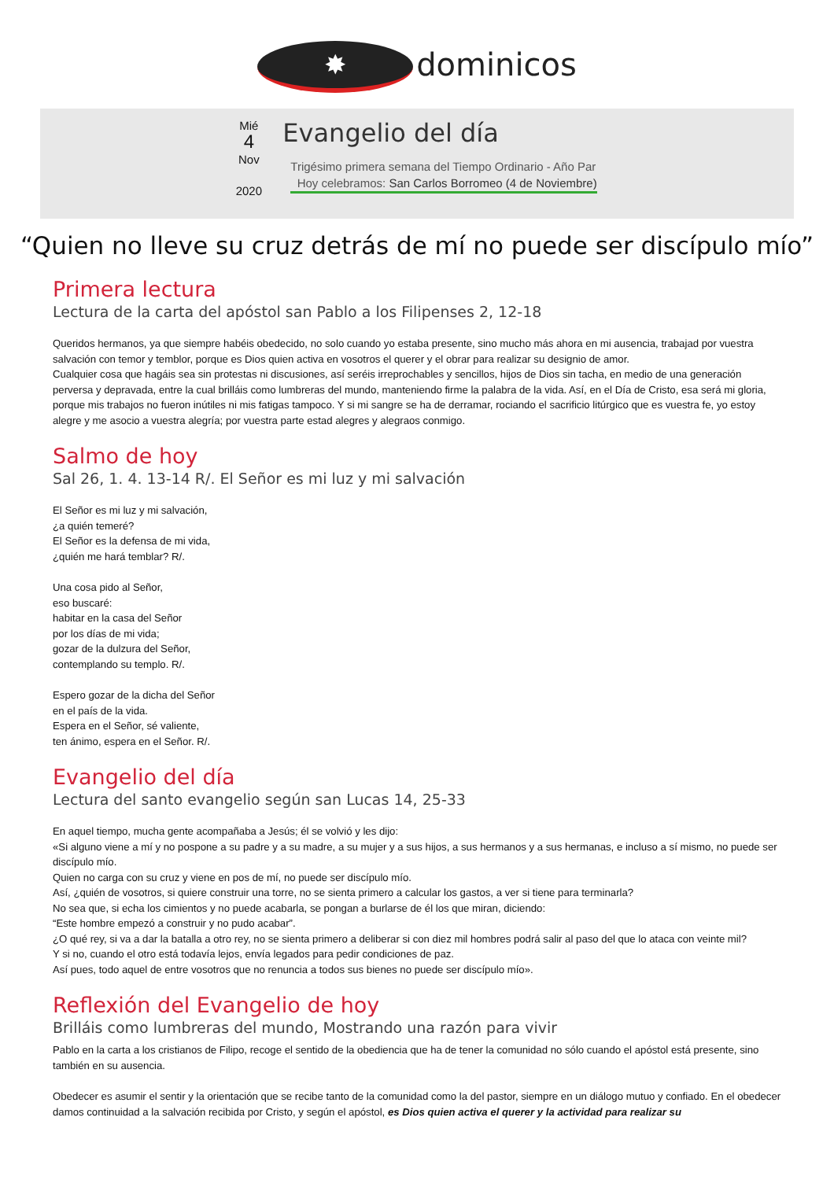✸ dominicos
Mié
4
Nov
2020
Evangelio del día
Trigésimo primera semana del Tiempo Ordinario - Año Par
Hoy celebramos: San Carlos Borromeo (4 de Noviembre)
“Quien no lleve su cruz detrás de mí no puede ser discípulo mío”
Primera lectura
Lectura de la carta del apóstol san Pablo a los Filipenses 2, 12-18
Queridos hermanos, ya que siempre habéis obedecido, no solo cuando yo estaba presente, sino mucho más ahora en mi ausencia, trabajad por vuestra salvación con temor y temblor, porque es Dios quien activa en vosotros el querer y el obrar para realizar su designio de amor.
Cualquier cosa que hagáis sea sin protestas ni discusiones, así seréis irreprochables y sencillos, hijos de Dios sin tacha, en medio de una generación perversa y depravada, entre la cual brilláis como lumbreras del mundo, manteniendo firme la palabra de la vida. Así, en el Día de Cristo, esa será mi gloria, porque mis trabajos no fueron inútiles ni mis fatigas tampoco. Y si mi sangre se ha de derramar, rociando el sacrificio litúrgico que es vuestra fe, yo estoy alegre y me asocio a vuestra alegría; por vuestra parte estad alegres y alegraos conmigo.
Salmo de hoy
Sal 26, 1. 4. 13-14 R/. El Señor es mi luz y mi salvación
El Señor es mi luz y mi salvación,
¿a quién temeré?
El Señor es la defensa de mi vida,
¿quién me hará temblar? R/.
Una cosa pido al Señor,
eso buscaré:
habitar en la casa del Señor
por los días de mi vida;
gozar de la dulzura del Señor,
contemplando su templo. R/.
Espero gozar de la dicha del Señor
en el país de la vida.
Espera en el Señor, sé valiente,
ten ánimo, espera en el Señor. R/.
Evangelio del día
Lectura del santo evangelio según san Lucas 14, 25-33
En aquel tiempo, mucha gente acompañaba a Jesús; él se volvió y les dijo:
«Si alguno viene a mí y no pospone a su padre y a su madre, a su mujer y a sus hijos, a sus hermanos y a sus hermanas, e incluso a sí mismo, no puede ser discípulo mío.
Quien no carga con su cruz y viene en pos de mí, no puede ser discípulo mío.
Así, ¿quién de vosotros, si quiere construir una torre, no se sienta primero a calcular los gastos, a ver si tiene para terminarla?
No sea que, si echa los cimientos y no puede acabarla, se pongan a burlarse de él los que miran, diciendo:
“Este hombre empezó a construir y no pudo acabar”.
¿O qué rey, si va a dar la batalla a otro rey, no se sienta primero a deliberar si con diez mil hombres podrá salir al paso del que lo ataca con veinte mil?
Y si no, cuando el otro está todavía lejos, envía legados para pedir condiciones de paz.
Así pues, todo aquel de entre vosotros que no renuncia a todos sus bienes no puede ser discípulo mío».
Reflexión del Evangelio de hoy
Brilláis como lumbreras del mundo, Mostrando una razón para vivir
Pablo en la carta a los cristianos de Filipo, recoge el sentido de la obediencia que ha de tener la comunidad no sólo cuando el apóstol está presente, sino también en su ausencia.
Obedecer es asumir el sentir y la orientación que se recibe tanto de la comunidad como la del pastor, siempre en un diálogo mutuo y confiado. En el obedecer damos continuidad a la salvación recibida por Cristo, y según el apóstol, es Dios quien activa el querer y la actividad para realizar su